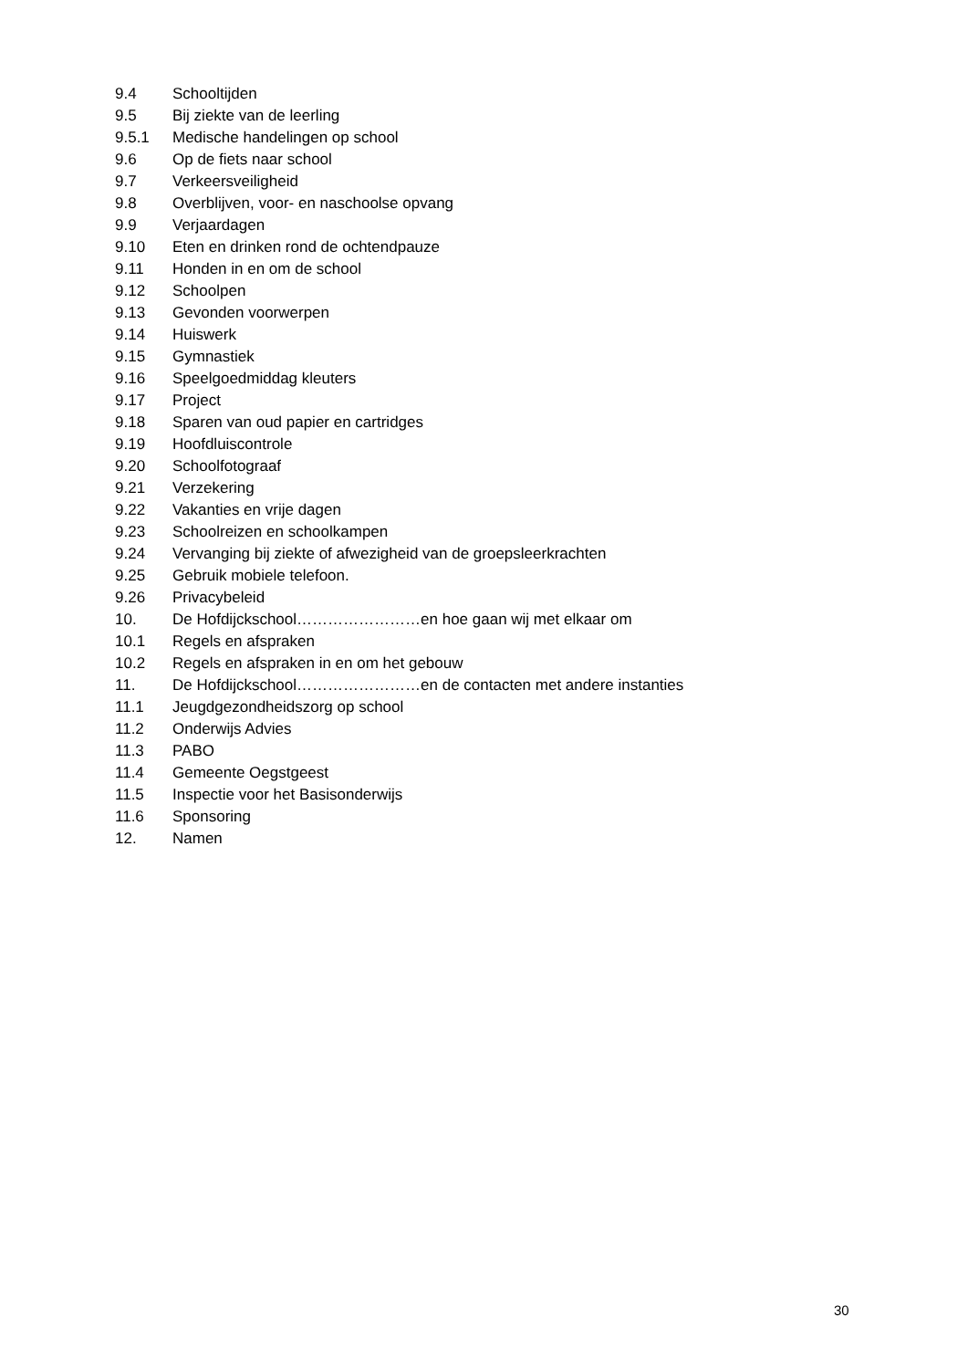9.4 Schooltijden
9.5 Bij ziekte van de leerling
9.5.1 Medische handelingen op school
9.6 Op de fiets naar school
9.7 Verkeersveiligheid
9.8 Overblijven, voor- en naschoolse opvang
9.9 Verjaardagen
9.10 Eten en drinken rond de ochtendpauze
9.11 Honden in en om de school
9.12 Schoolpen
9.13 Gevonden voorwerpen
9.14 Huiswerk
9.15 Gymnastiek
9.16 Speelgoedmiddag kleuters
9.17 Project
9.18 Sparen van oud papier en cartridges
9.19 Hoofdluiscontrole
9.20 Schoolfotograaf
9.21 Verzekering
9.22 Vakanties en vrije dagen
9.23 Schoolreizen en schoolkampen
9.24 Vervanging bij ziekte of afwezigheid van de groepsleerkrachten
9.25 Gebruik mobiele telefoon.
9.26 Privacybeleid
10. De Hofdijckschool……………………en hoe gaan wij met elkaar om
10.1 Regels en afspraken
10.2 Regels en afspraken in en om het gebouw
11. De Hofdijckschool……………………en de contacten met andere instanties
11.1 Jeugdgezondheidszorg op school
11.2 Onderwijs Advies
11.3 PABO
11.4 Gemeente Oegstgeest
11.5 Inspectie voor het Basisonderwijs
11.6 Sponsoring
12. Namen
30